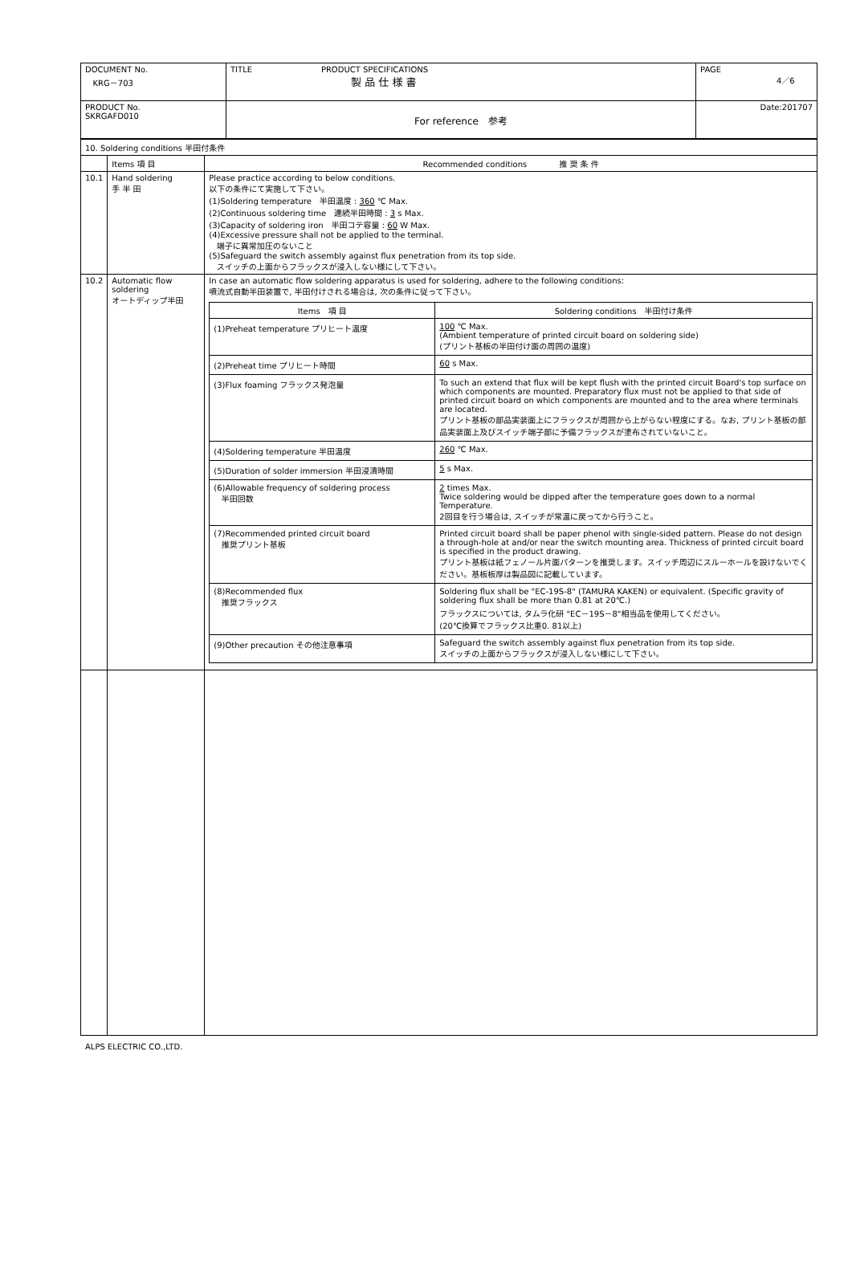| DOCUMENT No. KRG－703 | TITLE PRODUCT SPECIFICATIONS 製 品 仕 様 書 | PAGE 4／6 |
| PRODUCT No. SKRGAFD010 | For reference 参考 | Date:201707 |
| 10. Soldering conditions 半田付条件 | | |
| | Items 項 目 | Recommended conditions 推 奨 条 件 |
| 10.1 | Hand soldering 手 半 田 | Please practice according to below conditions. 以下の条件にて実施して下さい。 (1)Soldering temperature 半田温度 : 360 ℃ Max. (2)Continuous soldering time 連続半田時間 : 3 s Max. (3)Capacity of soldering iron 半田コテ容量 : 60 W Max. (4)Excessive pressure shall not be applied to the terminal. 端子に異常加圧のないこと (5)Safeguard the switch assembly against flux penetration from its top side. スイッチの上面からフラックスが浸入しない様にして下さい。 |
| 10.2 | Automatic flow soldering オートディップ半田 | In case an automatic flow soldering apparatus is used for soldering, adhere to the following conditions: 噴流式自動半田装置で, 半田付けされる場合は, 次の条件に従って下さい。 / Items 項 目 / Soldering conditions 半田付け条件 / / --- / --- / / (1)Preheat temperature プリヒート温度 / 100 ℃ Max. (Ambient temperature of printed circuit board on soldering side) (プリント基板の半田付け面の周囲の温度) / / (2)Preheat time プリヒート時間 / 60 s Max. / / (3)Flux foaming フラックス発泡量 / To such an extend that flux will be kept flush with the printed circuit Board's top surface on which components are mounted. Preparatory flux must not be applied to that side of printed circuit board on which components are mounted and to the area where terminals are located. プリント基板の部品実装面上にフラックスが周囲から上がらない程度にする。なお, プリント基板の部品実装面上及びスイッチ端子部に予備フラックスが塗布されていないこと。 / / (4)Soldering temperature 半田温度 / 260 ℃ Max. / / (5)Duration of solder immersion 半田浸漬時間 / 5 s Max. / / (6)Allowable frequency of soldering process 半田回数 / 2 times Max. Twice soldering would be dipped after the temperature goes down to a normal Temperature. 2回目を行う場合は, スイッチが常温に戻ってから行うこと。 / / (7)Recommended printed circuit board 推奨プリント基板 / Printed circuit board shall be paper phenol with single-sided pattern. Please do not design a through-hole at and/or near the switch mounting area. Thickness of printed circuit board is specified in the product drawing. プリント基板は紙フェノール片面パターンを推奨します。スイッチ周辺にスルーホールを設けないでください。基板板厚は製品図に記載しています。 / / (8)Recommended flux 推奨フラックス / Soldering flux shall be "EC-19S-8" (TAMURA KAKEN) or equivalent. (Specific gravity of soldering flux shall be more than 0.81 at 20℃.) フラックスについては, タムラ化研 "EC－19S－8"相当品を使用してください。 (20℃換算でフラックス比重0. 81以上) / / (9)Other precaution その他注意事項 / Safeguard the switch assembly against flux penetration from its top side. スイッチの上面からフラックスが浸入しない様にして下さい。 / |
ALPS ELECTRIC CO.,LTD.